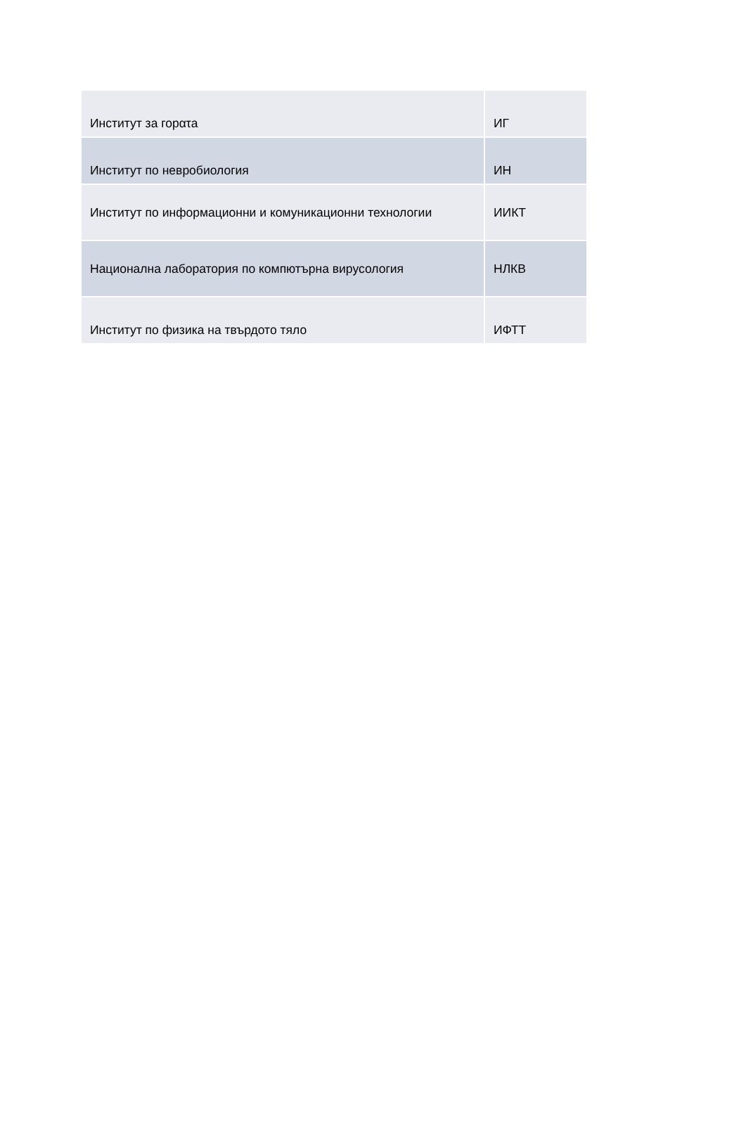| Институт за горατа | ИГ |
| Институт по невробиология | ИН |
| Институт по информационни и комуникационни технологии | ИИКТ |
| Национална лаборатория по компютърна вирусология | НЛКВ |
| Институт по физика на твърдото тяло | ИФТТ |